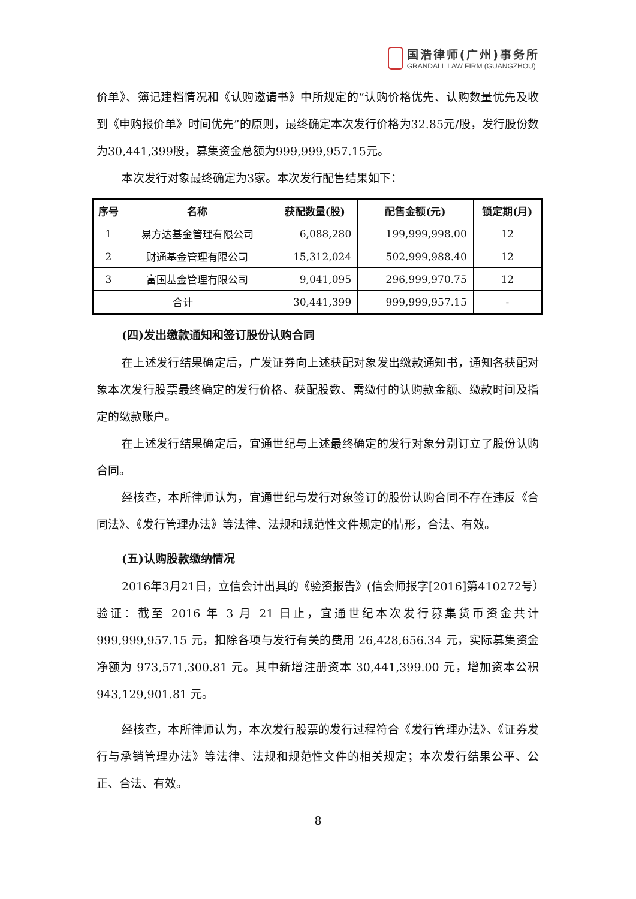国浩律师(广州)事务所
GRANDALL LAW FIRM (GUANGZHOU)
价单》、簿记建档情况和《认购邀请书》中所规定的“认购价格优先、认购数量优先及收到《申购报价单》时间优先”的原则，最终确定本次发行价格为32.85元/股，发行股份数为30,441,399股，募集资金总额为999,999,957.15元。
本次发行对象最终确定为3家。本次发行配售结果如下：
| 序号 | 名称 | 获配数量(股) | 配售金额(元) | 锁定期(月) |
| --- | --- | --- | --- | --- |
| 1 | 易方达基金管理有限公司 | 6,088,280 | 199,999,998.00 | 12 |
| 2 | 财通基金管理有限公司 | 15,312,024 | 502,999,988.40 | 12 |
| 3 | 富国基金管理有限公司 | 9,041,095 | 296,999,970.75 | 12 |
| 合计 | | 30,441,399 | 999,999,957.15 | - |
(四)发出缴款通知和签订股份认购合同
在上述发行结果确定后，广发证券向上述获配对象发出缴款通知书，通知各获配对象本次发行股票最终确定的发行价格、获配股数、需缴付的认购款金额、缴款时间及指定的缴款账户。
在上述发行结果确定后，宜通世纪与上述最终确定的发行对象分别订立了股份认购合同。
经核查，本所律师认为，宜通世纪与发行对象签订的股份认购合同不存在违反《合同法》、《发行管理办法》等法律、法规和规范性文件规定的情形，合法、有效。
(五)认购股款缴纳情况
2016年3月21日，立信会计出具的《验资报告》(信会师报字[2016]第410272号）验证：截至 2016 年 3 月 21 日止，宜通世纪本次发行募集货币资金共计999,999,957.15 元，扣除各项与发行有关的费用 26,428,656.34 元，实际募集资金净额为 973,571,300.81 元。其中新增注册资本 30,441,399.00 元，增加资本公积 943,129,901.81 元。
经核查，本所律师认为，本次发行股票的发行过程符合《发行管理办法》、《证券发行与承销管理办法》等法律、法规和规范性文件的相关规定；本次发行结果公平、公正、合法、有效。
8